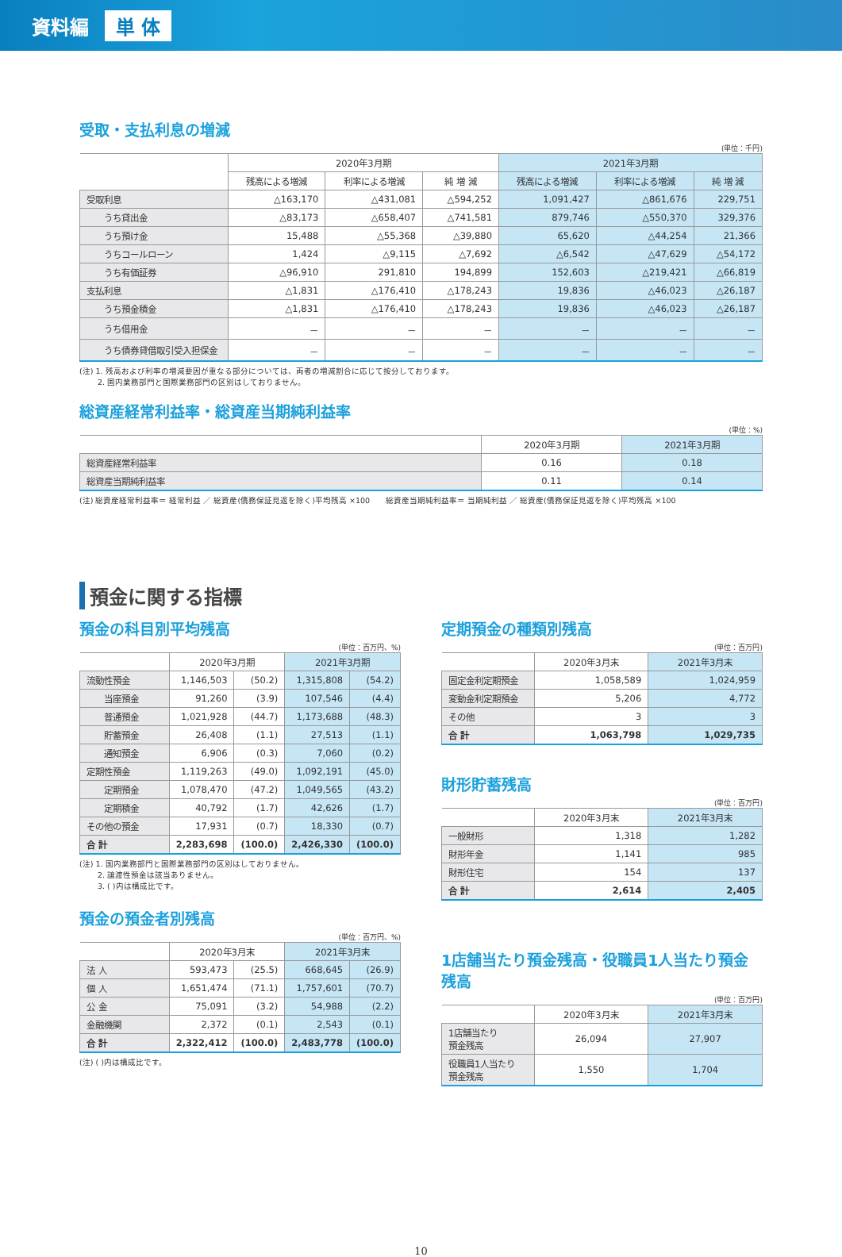資料編 単 体
受取・支払利息の増減
(単位：千円)
| | 2020年3月期 | | | 2021年3月期 | | |
| --- | --- | --- | --- | --- | --- | --- |
| | 残高による増減 | 利率による増減 | 純 増 減 | 残高による増減 | 利率による増減 | 純 増 減 |
| 受取利息 | △163,170 | △431,081 | △594,252 | 1,091,427 | △861,676 | 229,751 |
| うち貸出金 | △83,173 | △658,407 | △741,581 | 879,746 | △550,370 | 329,376 |
| うち預け金 | 15,488 | △55,368 | △39,880 | 65,620 | △44,254 | 21,366 |
| うちコールローン | 1,424 | △9,115 | △7,692 | △6,542 | △47,629 | △54,172 |
| うち有価証券 | △96,910 | 291,810 | 194,899 | 152,603 | △219,421 | △66,819 |
| 支払利息 | △1,831 | △176,410 | △178,243 | 19,836 | △46,023 | △26,187 |
| うち預金積金 | △1,831 | △176,410 | △178,243 | 19,836 | △46,023 | △26,187 |
| うち借用金 | － | － | － | － | － | － |
| うち債券貸借取引受入担保金 | － | － | － | － | － | － |
(注) 1. 残高および利率の増減要因が重なる部分については、両者の増減割合に応じて按分しております。
　　 2. 国内業務部門と国際業務部門の区別はしておりません。
総資産経常利益率・総資産当期純利益率
(単位：%)
| | 2020年3月期 | 2021年3月期 |
| --- | --- | --- |
| 総資産経常利益率 | 0.16 | 0.18 |
| 総資産当期純利益率 | 0.11 | 0.14 |
(注) 総資産経常利益率＝ 経常利益 ／ 総資産(債務保証見返を除く)平均残高 ×100　　総資産当期純利益率＝ 当期純利益 ／ 総資産(債務保証見返を除く)平均残高 ×100
預金に関する指標
預金の科目別平均残高
(単位：百万円、%)
| | 2020年3月期 | | 2021年3月期 | |
| --- | --- | --- | --- | --- |
| 流動性預金 | 1,146,503 | (50.2) | 1,315,808 | (54.2) |
| 当座預金 | 91,260 | (3.9) | 107,546 | (4.4) |
| 普通預金 | 1,021,928 | (44.7) | 1,173,688 | (48.3) |
| 貯蓄預金 | 26,408 | (1.1) | 27,513 | (1.1) |
| 通知預金 | 6,906 | (0.3) | 7,060 | (0.2) |
| 定期性預金 | 1,119,263 | (49.0) | 1,092,191 | (45.0) |
| 定期預金 | 1,078,470 | (47.2) | 1,049,565 | (43.2) |
| 定期積金 | 40,792 | (1.7) | 42,626 | (1.7) |
| その他の預金 | 17,931 | (0.7) | 18,330 | (0.7) |
| 合 計 | 2,283,698 | (100.0) | 2,426,330 | (100.0) |
(注) 1. 国内業務部門と国際業務部門の区別はしておりません。
　　 2. 譲渡性預金は該当ありません。
　　 3. ( )内は構成比です。
預金の預金者別残高
(単位：百万円、%)
| | 2020年3月末 | | 2021年3月末 | |
| --- | --- | --- | --- | --- |
| 法 人 | 593,473 | (25.5) | 668,645 | (26.9) |
| 個 人 | 1,651,474 | (71.1) | 1,757,601 | (70.7) |
| 公 金 | 75,091 | (3.2) | 54,988 | (2.2) |
| 金融機関 | 2,372 | (0.1) | 2,543 | (0.1) |
| 合 計 | 2,322,412 | (100.0) | 2,483,778 | (100.0) |
(注) ( )内は構成比です。
定期預金の種類別残高
(単位：百万円)
| | 2020年3月末 | 2021年3月末 |
| --- | --- | --- |
| 固定金利定期預金 | 1,058,589 | 1,024,959 |
| 変動金利定期預金 | 5,206 | 4,772 |
| その他 | 3 | 3 |
| 合 計 | 1,063,798 | 1,029,735 |
財形貯蓄残高
(単位：百万円)
| | 2020年3月末 | 2021年3月末 |
| --- | --- | --- |
| 一般財形 | 1,318 | 1,282 |
| 財形年金 | 1,141 | 985 |
| 財形住宅 | 154 | 137 |
| 合 計 | 2,614 | 2,405 |
1店舗当たり預金残高・役職員1人当たり預金残高
(単位：百万円)
| | 2020年3月末 | 2021年3月末 |
| --- | --- | --- |
| 1店舗当たり 預金残高 | 26,094 | 27,907 |
| 役職員1人当たり 預金残高 | 1,550 | 1,704 |
10